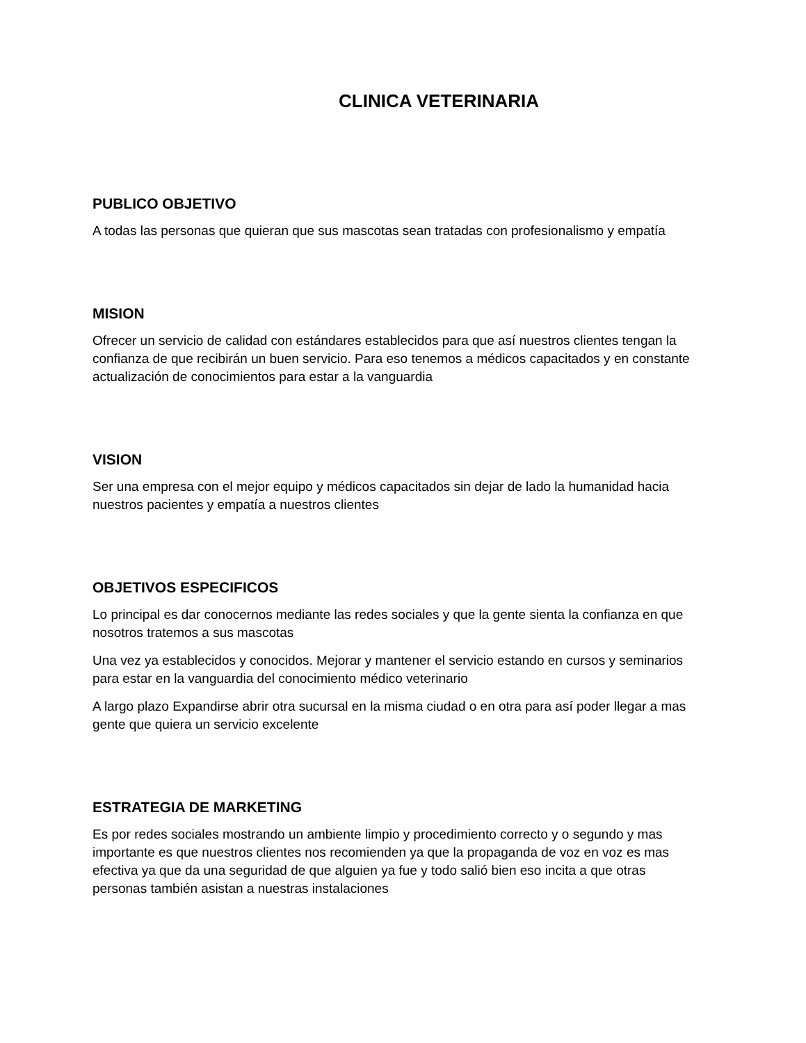CLINICA VETERINARIA
PUBLICO OBJETIVO
A todas las personas que quieran que sus mascotas sean tratadas con profesionalismo y empatía
MISION
Ofrecer un servicio de calidad con estándares establecidos para que así nuestros clientes tengan la confianza de que recibirán un buen servicio. Para eso tenemos a médicos capacitados y en constante actualización de conocimientos para estar a la vanguardia
VISION
Ser una empresa con el mejor equipo y médicos capacitados sin dejar de lado la humanidad hacia nuestros pacientes y empatía a nuestros clientes
OBJETIVOS ESPECIFICOS
Lo principal es dar conocernos mediante las redes sociales y que la gente sienta la confianza en que nosotros tratemos a sus mascotas
Una vez ya establecidos y conocidos. Mejorar y mantener el servicio estando en cursos y seminarios para estar en la vanguardia del conocimiento médico veterinario
A largo plazo Expandirse abrir otra sucursal en la misma ciudad o en otra para así poder llegar a mas gente que quiera un servicio excelente
ESTRATEGIA DE MARKETING
Es por redes sociales mostrando un ambiente limpio y procedimiento correcto y o segundo y mas importante es que nuestros clientes nos recomienden ya que la propaganda de voz en voz es mas efectiva ya que da una seguridad de que alguien ya fue y todo salió bien eso incita a que otras personas también asistan a nuestras instalaciones